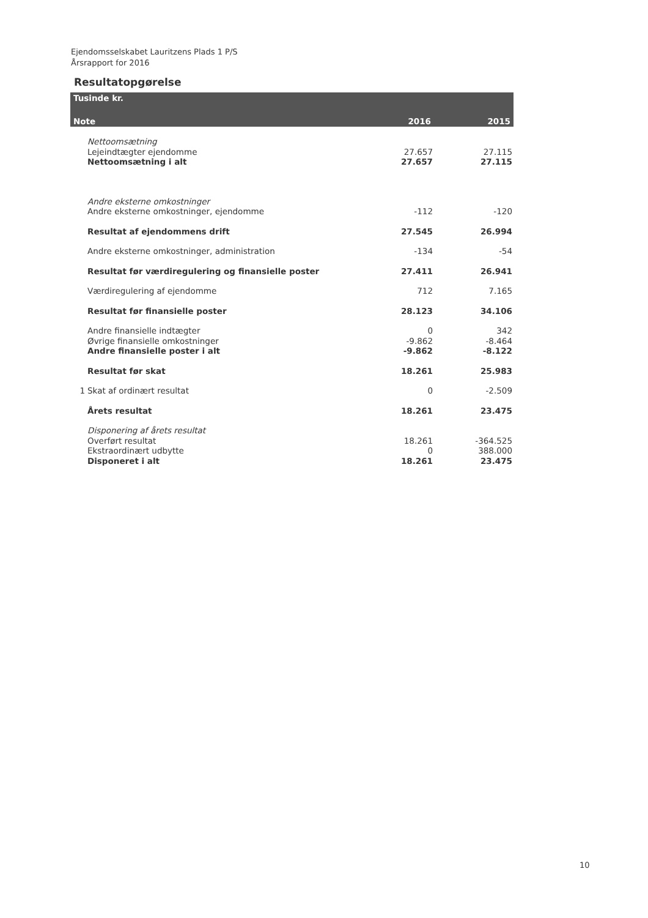Ejendomsselskabet Lauritzens Plads 1 P/S
Årsrapport for 2016
Resultatopgørelse
| Tusinde kr. | | | |
| --- | --- | --- | --- |
| Note | | 2016 | 2015 |
| | Nettoomsætning | | |
| | Lejeindtægter ejendomme | 27.657 | 27.115 |
| | Nettoomsætning i alt | 27.657 | 27.115 |
| | Andre eksterne omkostninger | | |
| | Andre eksterne omkostninger, ejendomme | -112 | -120 |
| | Resultat af ejendommens drift | 27.545 | 26.994 |
| | Andre eksterne omkostninger, administration | -134 | -54 |
| | Resultat før værdiregulering og finansielle poster | 27.411 | 26.941 |
| | Værdiregulering af ejendomme | 712 | 7.165 |
| | Resultat før finansielle poster | 28.123 | 34.106 |
| | Andre finansielle indtægter | 0 | 342 |
| | Øvrige finansielle omkostninger | -9.862 | -8.464 |
| | Andre finansielle poster i alt | -9.862 | -8.122 |
| | Resultat før skat | 18.261 | 25.983 |
| 1 | Skat af ordinært resultat | 0 | -2.509 |
| | Årets resultat | 18.261 | 23.475 |
| | Disponering af årets resultat | | |
| | Overført resultat | 18.261 | -364.525 |
| | Ekstraordinært udbytte | 0 | 388.000 |
| | Disponeret i alt | 18.261 | 23.475 |
10